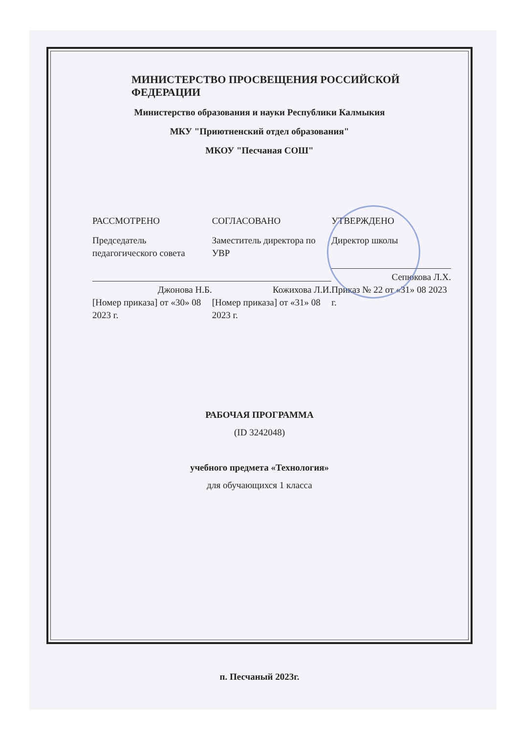МИНИСТЕРСТВО ПРОСВЕЩЕНИЯ РОССИЙСКОЙ ФЕДЕРАЦИИ
Министерство образования и науки Республики Калмыкия
МКУ "Приютненский отдел образования"
МКОУ "Песчаная СОШ"
РАССМОТРЕНО
Председатель педагогического совета
Джонова Н.Б.
[Номер приказа] от «30» 08 2023 г.
СОГЛАСОВАНО
Заместитель директора по УВР
Кожихова Л.И.
[Номер приказа] от «31» 08 2023 г.
УТВЕРЖДЕНО
Директор школы
Сепюкова Л.Х.
Приказ № 22 от «31» 08 2023 г.
РАБОЧАЯ ПРОГРАММА
(ID 3242048)
учебного предмета «Технология»
для обучающихся 1 класса
п. Песчаный 2023г.